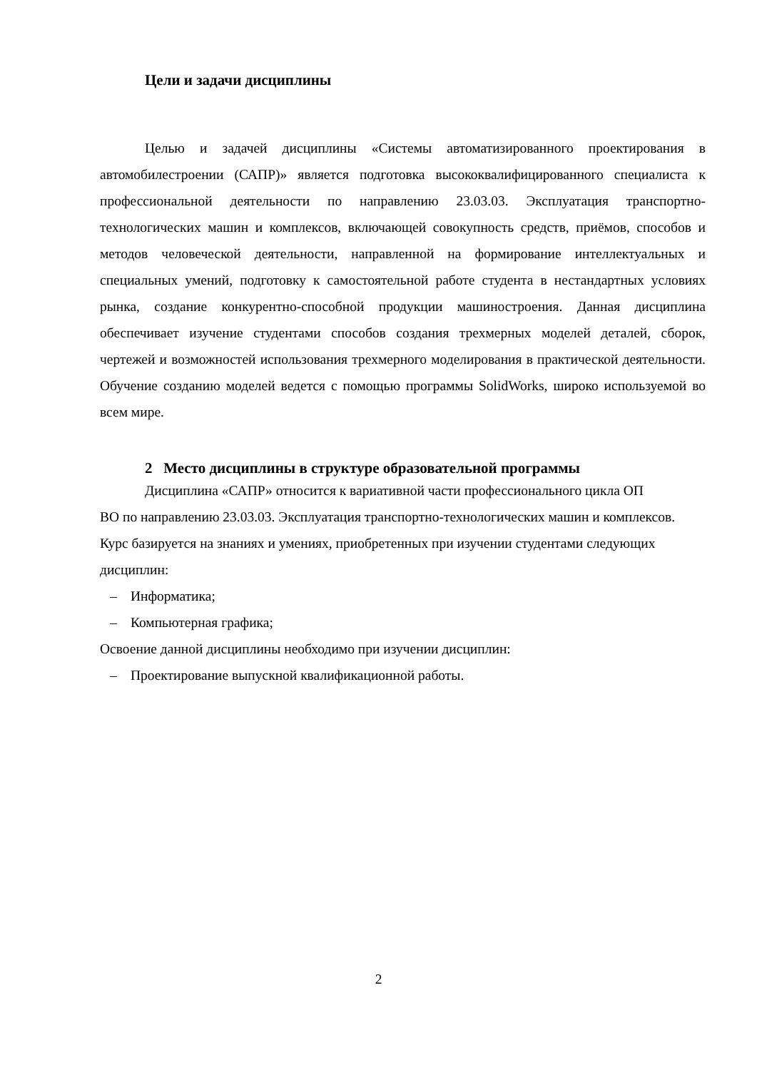Цели и задачи дисциплины
Целью и задачей дисциплины «Системы автоматизированного проектирования в автомобилестроении (САПР)» является подготовка высококвалифицированного специалиста к профессиональной деятельности по направлению 23.03.03. Эксплуатация транспортно-технологических машин и комплексов, включающей совокупность средств, приёмов, способов и методов человеческой деятельности, направленной на формирование интеллектуальных и специальных умений, подготовку к самостоятельной работе студента в нестандартных условиях рынка, создание конкурентно-способной продукции машиностроения. Данная дисциплина обеспечивает изучение студентами способов создания трехмерных моделей деталей, сборок, чертежей и возможностей использования трехмерного моделирования в практической деятельности. Обучение созданию моделей ведется с помощью программы SolidWorks, широко используемой во всем мире.
2 Место дисциплины в структуре образовательной программы
Дисциплина «САПР» относится к вариативной части профессионального цикла ОП
ВО по направлению 23.03.03. Эксплуатация транспортно-технологических машин и комплексов.
Курс базируется на знаниях и умениях, приобретенных при изучении студентами следующих дисциплин:
– Информатика;
– Компьютерная графика;
Освоение данной дисциплины необходимо при изучении дисциплин:
– Проектирование выпускной квалификационной работы.
2